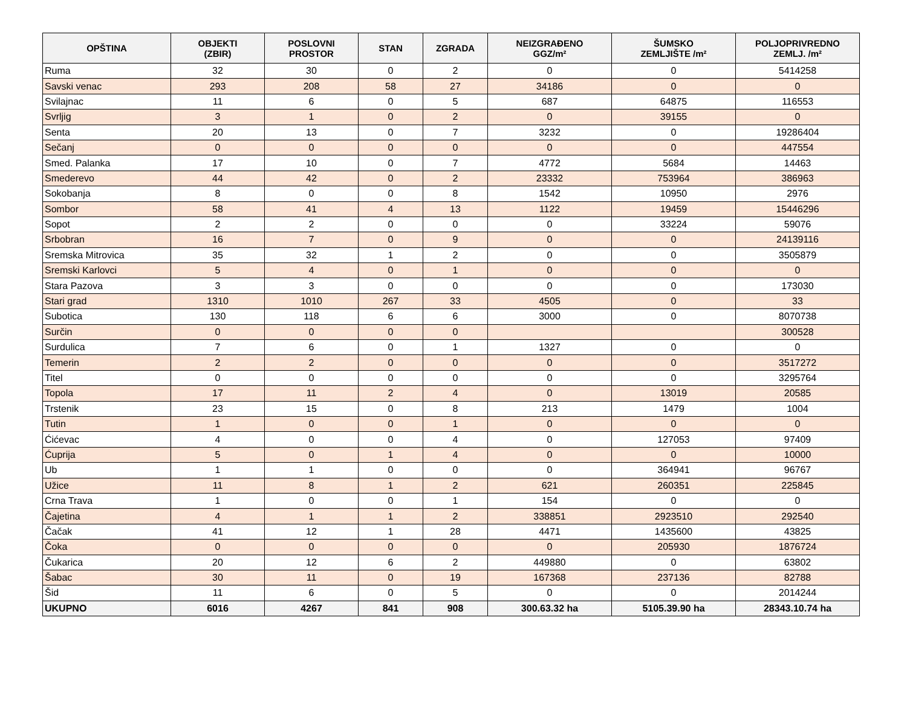| OPŠTINA | OBJEKTI (ZBIR) | POSLOVNI PROSTOR | STAN | ZGRADA | NEIZGRAĐENO GGZ/m² | ŠUMSKO ZEMLJIŠTE /m² | POLJOPRIVREDNO ZEMLJ. /m² |
| --- | --- | --- | --- | --- | --- | --- | --- |
| Ruma | 32 | 30 | 0 | 2 | 0 | 0 | 5414258 |
| Savski venac | 293 | 208 | 58 | 27 | 34186 | 0 | 0 |
| Svilajnac | 11 | 6 | 0 | 5 | 687 | 64875 | 116553 |
| Svrljig | 3 | 1 | 0 | 2 | 0 | 39155 | 0 |
| Senta | 20 | 13 | 0 | 7 | 3232 | 0 | 19286404 |
| Sečanj | 0 | 0 | 0 | 0 | 0 | 0 | 447554 |
| Smed. Palanka | 17 | 10 | 0 | 7 | 4772 | 5684 | 14463 |
| Smederevo | 44 | 42 | 0 | 2 | 23332 | 753964 | 386963 |
| Sokobanja | 8 | 0 | 0 | 8 | 1542 | 10950 | 2976 |
| Sombor | 58 | 41 | 4 | 13 | 1122 | 19459 | 15446296 |
| Sopot | 2 | 2 | 0 | 0 | 0 | 33224 | 59076 |
| Srbobran | 16 | 7 | 0 | 9 | 0 | 0 | 24139116 |
| Sremska Mitrovica | 35 | 32 | 1 | 2 | 0 | 0 | 3505879 |
| Sremski Karlovci | 5 | 4 | 0 | 1 | 0 | 0 | 0 |
| Stara Pazova | 3 | 3 | 0 | 0 | 0 | 0 | 173030 |
| Stari grad | 1310 | 1010 | 267 | 33 | 4505 | 0 | 33 |
| Subotica | 130 | 118 | 6 | 6 | 3000 | 0 | 8070738 |
| Surčin | 0 | 0 | 0 | 0 | | | 300528 |
| Surdulica | 7 | 6 | 0 | 1 | 1327 | 0 | 0 |
| Temerin | 2 | 2 | 0 | 0 | 0 | 0 | 3517272 |
| Titel | 0 | 0 | 0 | 0 | 0 | 0 | 3295764 |
| Topola | 17 | 11 | 2 | 4 | 0 | 13019 | 20585 |
| Trstenik | 23 | 15 | 0 | 8 | 213 | 1479 | 1004 |
| Tutin | 1 | 0 | 0 | 1 | 0 | 0 | 0 |
| Ćićevac | 4 | 0 | 0 | 4 | 0 | 127053 | 97409 |
| Ćuprija | 5 | 0 | 1 | 4 | 0 | 0 | 10000 |
| Ub | 1 | 1 | 0 | 0 | 0 | 364941 | 96767 |
| Užice | 11 | 8 | 1 | 2 | 621 | 260351 | 225845 |
| Crna Trava | 1 | 0 | 0 | 1 | 154 | 0 | 0 |
| Čajetina | 4 | 1 | 1 | 2 | 338851 | 2923510 | 292540 |
| Čačak | 41 | 12 | 1 | 28 | 4471 | 1435600 | 43825 |
| Čoka | 0 | 0 | 0 | 0 | 0 | 205930 | 1876724 |
| Čukarica | 20 | 12 | 6 | 2 | 449880 | 0 | 63802 |
| Šabac | 30 | 11 | 0 | 19 | 167368 | 237136 | 82788 |
| Šid | 11 | 6 | 0 | 5 | 0 | 0 | 2014244 |
| UKUPNO | 6016 | 4267 | 841 | 908 | 300.63.32 ha | 5105.39.90 ha | 28343.10.74 ha |